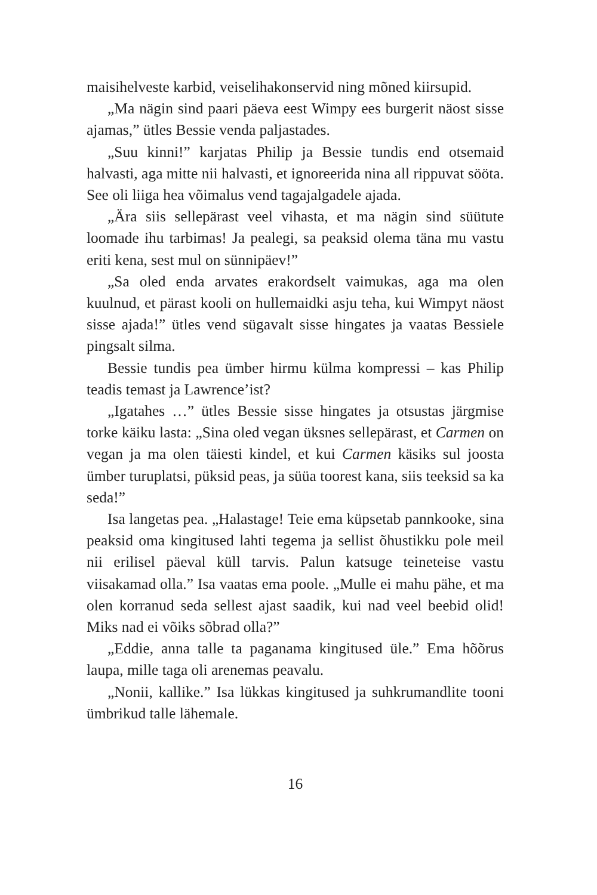maisihelveste karbid, veiselihakonservid ning mõned kiir­supid.
„Ma nägin sind paari päeva eest Wimpy ees burgerit näost sisse ajamas,” ütles Bessie venda paljastades.
„Suu kinni!” karjatas Philip ja Bessie tundis end otsemaid halvasti, aga mitte nii halvasti, et ignoreerida nina all rippuvat sööta. See oli liiga hea võimalus vend tagajalgadele ajada.
„Ära siis sellepärast veel vihasta, et ma nägin sind süütute loomade ihu tarbimas! Ja pealegi, sa peaksid olema täna mu vastu eriti kena, sest mul on sünnipäev!”
„Sa oled enda arvates erakordselt vaimukas, aga ma olen kuulnud, et pärast kooli on hullemaidki asju teha, kui Wimpyt näost sisse ajada!” ütles vend sügavalt sisse hingates ja vaatas Bessiele pingsalt silma.
Bessie tundis pea ümber hirmu külma kompressi – kas Philip teadis temast ja Lawrence’ist?
„Igatahes …” ütles Bessie sisse hingates ja otsustas järgmise torke käiku lasta: „Sina oled vegan üksnes sellepärast, et Car­men on vegan ja ma olen täiesti kindel, et kui Carmen käsiks sul joosta ümber turuplatsi, püksid peas, ja süüa toorest kana, siis teeksid sa ka seda!”
Isa langetas pea. „Halastage! Teie ema küpsetab pann­kooke, sina peaksid oma kingitused lahti tegema ja sellist õhustikku pole meil nii erilisel päeval küll tarvis. Palun kat­suge teineteise vastu viisakamad olla.” Isa vaatas ema poole. „Mulle ei mahu pähe, et ma olen korranud seda sellest ajast saadik, kui nad veel beebid olid! Miks nad ei võiks sõbrad olla?”
„Eddie, anna talle ta paganama kingitused üle.” Ema hõõ­rus laupa, mille taga oli arenemas peavalu.
„Nonii, kallike.” Isa lükkas kingitused ja suhkrumandlite tooni ümbrikud talle lähemale.
16